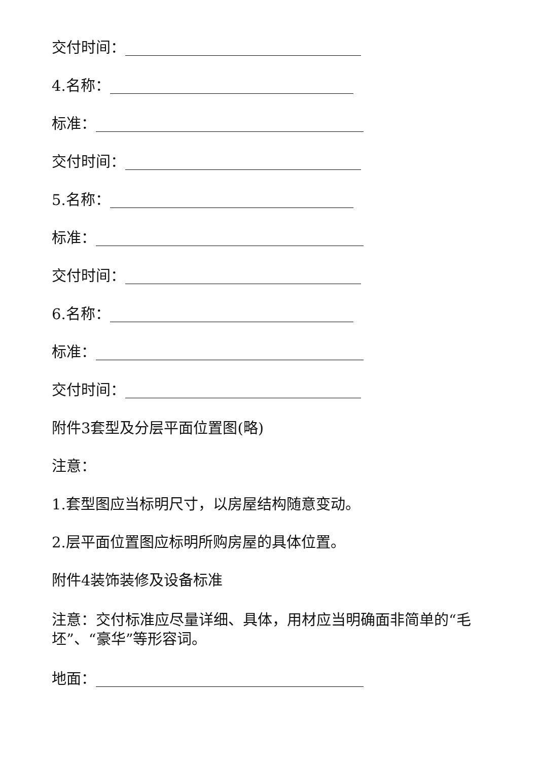交付时间：
4.名称：
标准：
交付时间：
5.名称：
标准：
交付时间：
6.名称：
标准：
交付时间：
附件3套型及分层平面位置图(略)
注意：
1.套型图应当标明尺寸，以房屋结构随意变动。
2.层平面位置图应标明所购房屋的具体位置。
附件4装饰装修及设备标准
注意：交付标准应尽量详细、具体，用材应当明确面非简单的“毛坯”、“豪华”等形容词。
地面：